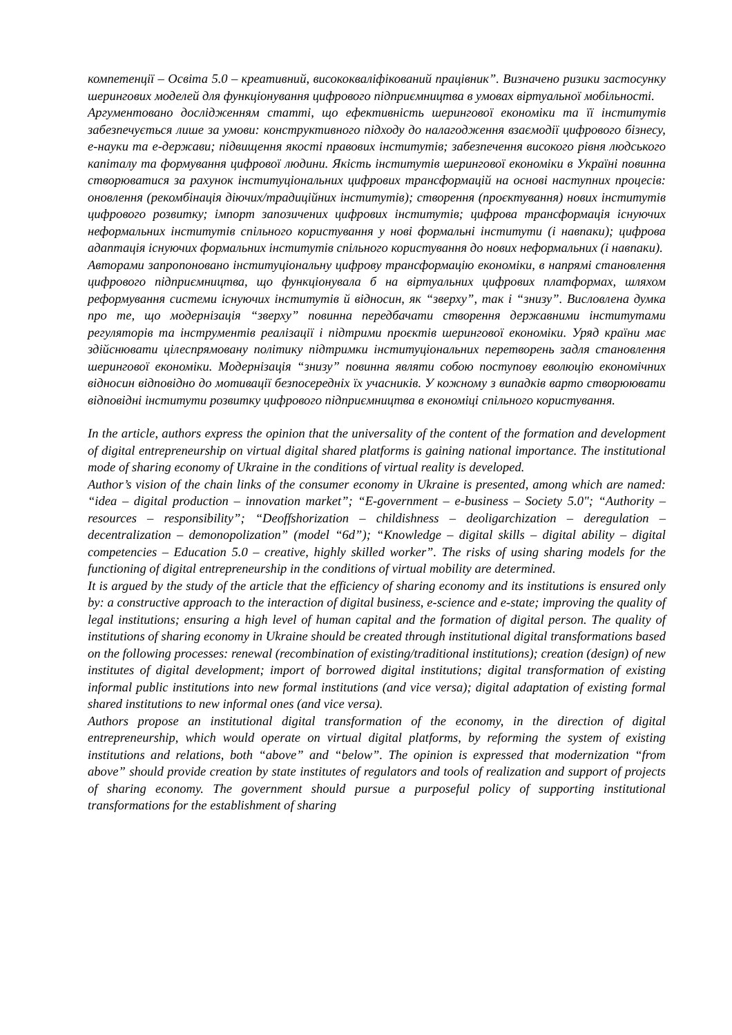компетенції – Освіта 5.0 – креативний, висококваліфікований працівник”. Визначено ризики застосунку шерингових моделей для функціонування цифрового підприємництва в умовах віртуальної мобільності.
Аргументовано дослідженням статті, що ефективність шерингової економіки та її інститутів забезпечується лише за умови: конструктивного підходу до налагодження взаємодії цифрового бізнесу, е-науки та е-держави; підвищення якості правових інститутів; забезпечення високого рівня людського капіталу та формування цифрової людини. Якість інститутів шерингової економіки в Україні повинна створюватися за рахунок інституціональних цифрових трансформацій на основі наступних процесів: оновлення (рекомбінація діючих/традиційних інститутів); створення (проєктування) нових інститутів цифрового розвитку; імпорт запозичених цифрових інститутів; цифрова трансформація існуючих неформальних інститутів спільного користування у нові формальні інститути (і навпаки); цифрова адаптація існуючих формальних інститутів спільного користування до нових неформальних (і навпаки).
Авторами запропоновано інституціональну цифрову трансформацію економіки, в напрямі становлення цифрового підприємництва, що функціонувала б на віртуальних цифрових платформах, шляхом реформування системи існуючих інститутів й відносин, як “зверху”, так і “знизу”. Висловлена думка про те, що модернізація “зверху” повинна передбачати створення державними інститутами регуляторів та інструментів реалізації і підтрими проєктів шерингової економіки. Уряд країни має здійснювати цілеспрямовану політику підтримки інституціональних перетворень задля становлення шерингової економіки. Модернізація “знизу” повинна являти собою поступову еволюцію економічних відносин відповідно до мотивації безпосередніх їх учасників. У кожному з випадків варто створюювати відповідні інститути розвитку цифрового підприємництва в економіці спільного користування.
In the article, authors express the opinion that the universality of the content of the formation and development of digital entrepreneurship on virtual digital shared platforms is gaining national importance. The institutional mode of sharing economy of Ukraine in the conditions of virtual reality is developed.
Author’s vision of the chain links of the consumer economy in Ukraine is presented, among which are named: “idea – digital production – innovation market”; “E-government – e-business – Society 5.0"; “Authority – resources – responsibility”; “Deoffshorization – childishness – deoligarchization – deregulation – decentralization – demonopolization” (model “6d”); “Knowledge – digital skills – digital ability – digital competencies – Education 5.0 – creative, highly skilled worker”. The risks of using sharing models for the functioning of digital entrepreneurship in the conditions of virtual mobility are determined.
It is argued by the study of the article that the efficiency of sharing economy and its institutions is ensured only by: a constructive approach to the interaction of digital business, e-science and e-state; improving the quality of legal institutions; ensuring a high level of human capital and the formation of digital person. The quality of institutions of sharing economy in Ukraine should be created through institutional digital transformations based on the following processes: renewal (recombination of existing/traditional institutions); creation (design) of new institutes of digital development; import of borrowed digital institutions; digital transformation of existing informal public institutions into new formal institutions (and vice versa); digital adaptation of existing formal shared institutions to new informal ones (and vice versa).
Authors propose an institutional digital transformation of the economy, in the direction of digital entrepreneurship, which would operate on virtual digital platforms, by reforming the system of existing institutions and relations, both “above” and “below”. The opinion is expressed that modernization “from above” should provide creation by state institutes of regulators and tools of realization and support of projects of sharing economy. The government should pursue a purposeful policy of supporting institutional transformations for the establishment of sharing